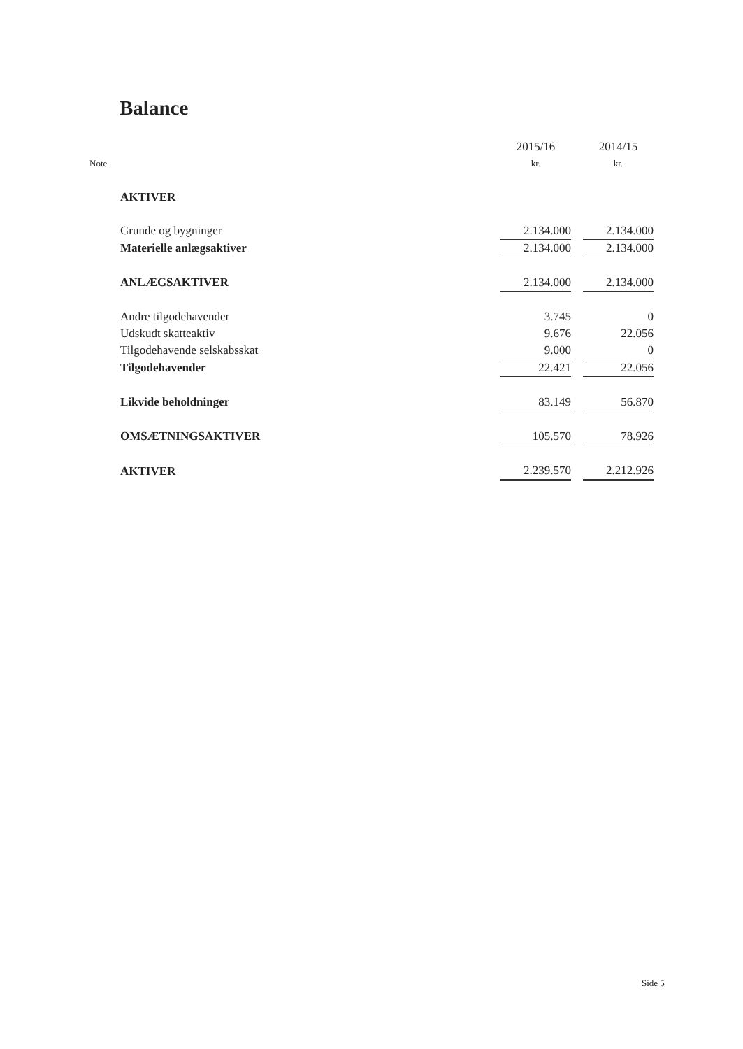Balance
| | | 2015/16 | | 2014/15 |
| --- | --- | --- | --- | --- |
| Note | | kr. | | kr. |
| | AKTIVER | | | |
| | Grunde og bygninger | 2.134.000 | | 2.134.000 |
| | Materielle anlægsaktiver | 2.134.000 | | 2.134.000 |
| | ANLÆGSAKTIVER | 2.134.000 | | 2.134.000 |
| | Andre tilgodehavender | 3.745 | | 0 |
| | Udskudt skatteaktiv | 9.676 | | 22.056 |
| | Tilgodehavende selskabsskat | 9.000 | | 0 |
| | Tilgodehavender | 22.421 | | 22.056 |
| | Likvide beholdninger | 83.149 | | 56.870 |
| | OMSÆTNINGSAKTIVER | 105.570 | | 78.926 |
| | AKTIVER | 2.239.570 | | 2.212.926 |
Side 5